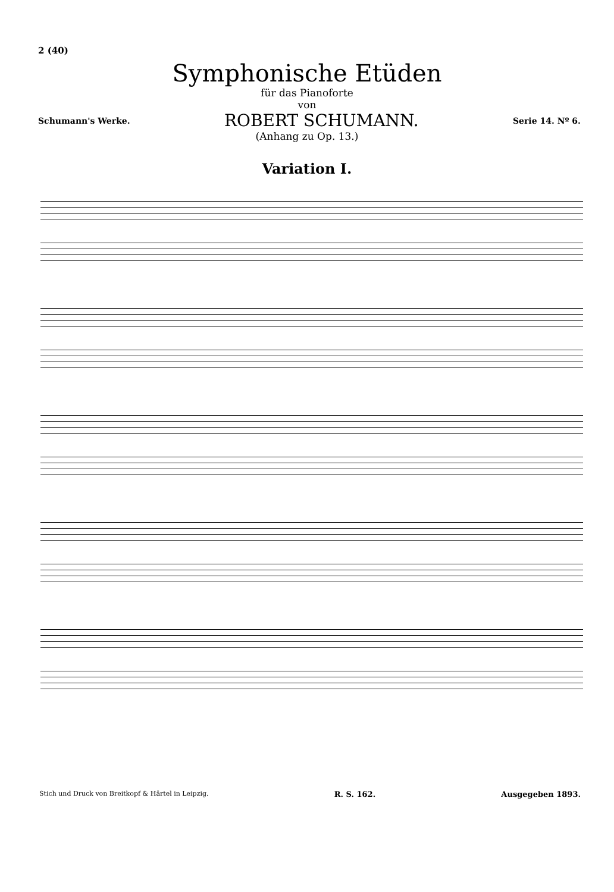2 (40)
Symphonische Etüden
für das Pianoforte
von
Schumann's Werke. ROBERT SCHUMANN. Serie 14. Nº 6.
(Anhang zu Op. 13.)
Variation I.
Stich und Druck von Breitkopf & Härtel in Leipzig. R. S. 162. Ausgegeben 1893.